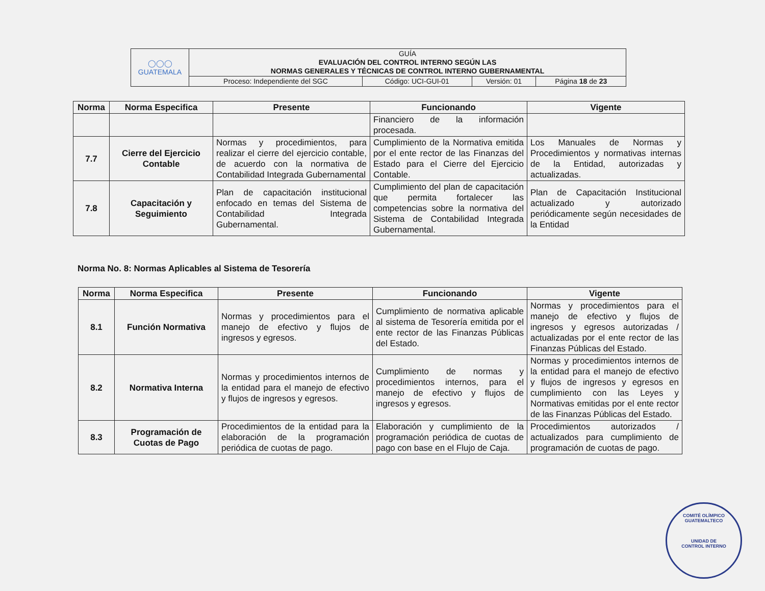| ◯◯◯ GUATEMALA | GUÍA EVALUACIÓN DEL CONTROL INTERNO SEGÚN LAS NORMAS GENERALES Y TÉCNICAS DE CONTROL INTERNO GUBERNAMENTAL | | | |
| | Proceso: Independiente del SGC | Código: UCI-GUI-01 | Versión: 01 | Página 18 de 23 |
| Norma | Norma Especifica | Presente | Funcionando | Vigente |
| --- | --- | --- | --- | --- |
| | | | Financiero de la información procesada. | |
| 7.7 | Cierre del Ejercicio Contable | Normas y procedimientos, para realizar el cierre del ejercicio contable, de acuerdo con la normativa de Contabilidad Integrada Gubernamental | Cumplimiento de la Normativa emitida por el ente rector de las Finanzas del Estado para el Cierre del Ejercicio Contable. | Los Manuales de Normas y Procedimientos y normativas internas de la Entidad, autorizadas y actualizadas. |
| 7.8 | Capacitación y Seguimiento | Plan de capacitación institucional enfocado en temas del Sistema de Contabilidad Integrada Gubernamental. | Cumplimiento del plan de capacitación que permita fortalecer las competencias sobre la normativa del Sistema de Contabilidad Integrada Gubernamental. | Plan de Capacitación Institucional actualizado y autorizado periódicamente según necesidades de la Entidad |
Norma No. 8: Normas Aplicables al Sistema de Tesorería
| Norma | Norma Especifica | Presente | Funcionando | Vigente |
| --- | --- | --- | --- | --- |
| 8.1 | Función Normativa | Normas y procedimientos para el manejo de efectivo y flujos de ingresos y egresos. | Cumplimiento de normativa aplicable al sistema de Tesorería emitida por el ente rector de las Finanzas Públicas del Estado. | Normas y procedimientos para el manejo de efectivo y flujos de ingresos y egresos autorizadas / actualizadas por el ente rector de las Finanzas Públicas del Estado. |
| 8.2 | Normativa Interna | Normas y procedimientos internos de la entidad para el manejo de efectivo y flujos de ingresos y egresos. | Cumplimiento de normas y procedimientos internos, para el manejo de efectivo y flujos de ingresos y egresos. | Normas y procedimientos internos de la entidad para el manejo de efectivo y flujos de ingresos y egresos en cumplimiento con las Leyes y Normativas emitidas por el ente rector de las Finanzas Públicas del Estado. |
| 8.3 | Programación de Cuotas de Pago | Procedimientos de la entidad para la elaboración de la programación periódica de cuotas de pago. | Elaboración y cumplimiento de la programación periódica de cuotas de pago con base en el Flujo de Caja. | Procedimientos autorizados / actualizados para cumplimiento de programación de cuotas de pago. |
COMITÉ OLÍMPICO GUATEMALTECO
UNIDAD DE
CONTROL INTERNO